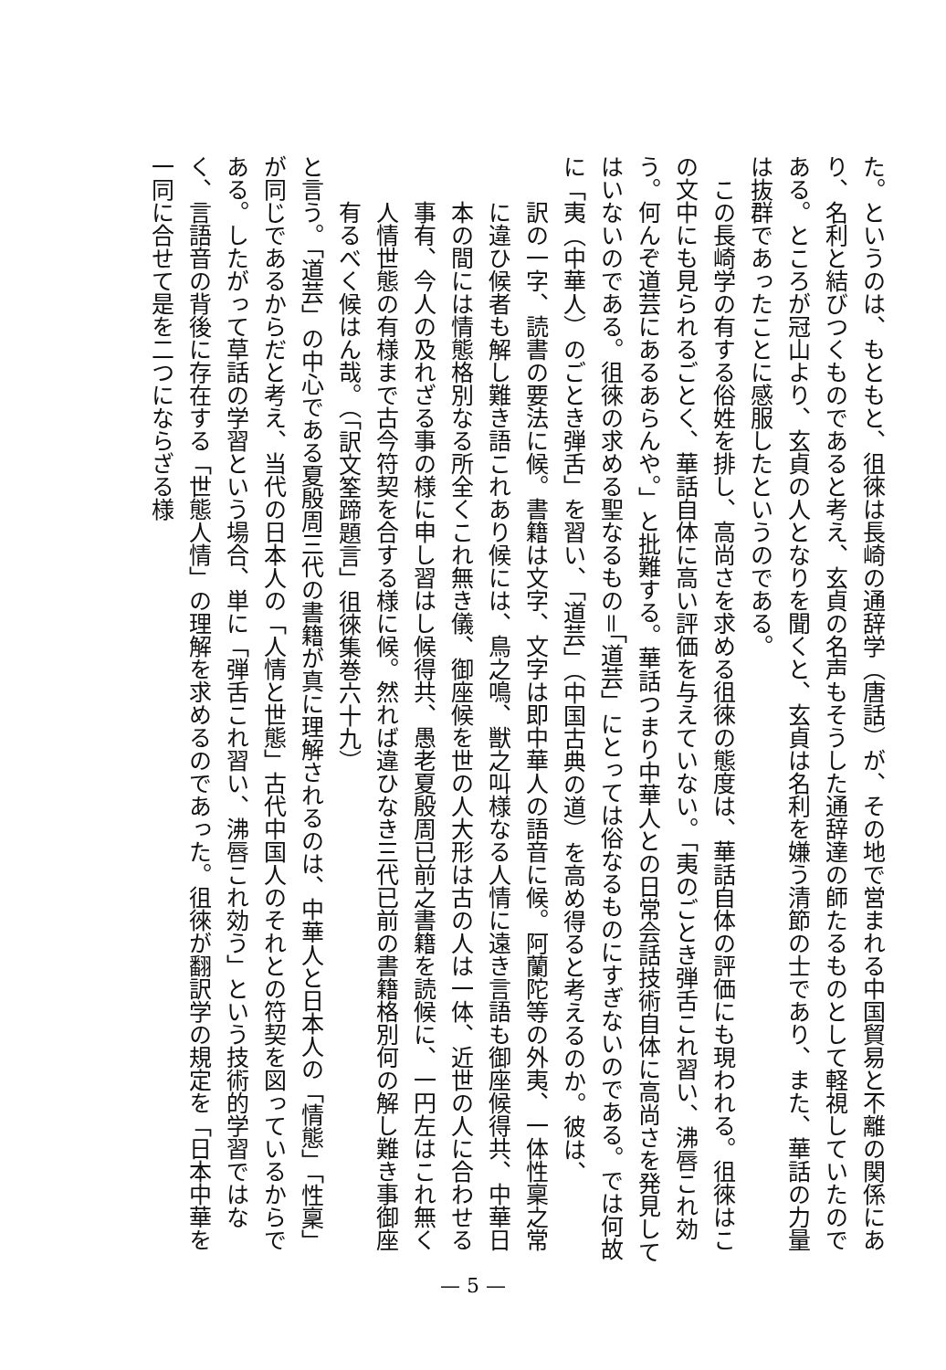た。というのは、もともと、徂徠は長崎の通辞学（唐話）が、その地で営まれる中国貿易と不離の関係にあり、名利と結びつくものであると考え、玄貞の名声もそうした通辞達の師たるものとして軽視していたのである。ところが冠山より、玄貞の人となりを聞くと、玄貞は名利を嫌う清節の士であり、また、華話の力量は抜群であったことに感服したというのである。
　この長崎学の有する俗姓を排し、高尚さを求める徂徠の態度は、華話自体の評価にも現われる。徂徠はこの文中にも見られるごとく、華話自体に高い評価を与えていない。「夷のごとき弾舌これ習い、沸唇これ効う。何んぞ道芸にあるあらんや。」と批難する。華話つまり中華人との日常会話技術自体に高尚さを発見してはいないのである。徂徠の求める聖なるもの＝「道芸」にとっては俗なるものにすぎないのである。では何故に「夷（中華人）のごとき弾舌」を習い、「道芸」（中国古典の道）を高め得ると考えるのか。彼は、
訳の一字、読書の要法に候。書籍は文字、文字は即中華人の語音に候。阿蘭陀等の外夷、一体性稟之常に違ひ候者も解し難き語これあり候には、鳥之鳴、獣之叫様なる人情に遠き言語も御座候得共、中華日本の間には情態格別なる所全くこれ無き儀、御座候を世の人大形は古の人は一体、近世の人に合わせる事有、今人の及れざる事の様に申し習はし候得共、愚老夏殷周已前之書籍を読候に、一円左はこれ無く人情世態の有様まで古今符契を合する様に候。然れば違ひなき三代已前の書籍格別何の解し難き事御座有るべく候はん哉。（「訳文筌蹄題言」徂徠集巻六十九）
と言う。「道芸」の中心である夏殷周三代の書籍が真に理解されるのは、中華人と日本人の「情態」「性稟」が同じであるからだと考え、当代の日本人の「人情と世態」古代中国人のそれとの符契を図っているからである。したがって草話の学習という場合、単に「弾舌これ習い、沸唇これ効う」という技術的学習ではなく、言語音の背後に存在する「世態人情」の理解を求めるのであった。徂徠が翻訳学の規定を「日本中華を一同に合せて是を二つにならざる様
— 5 —